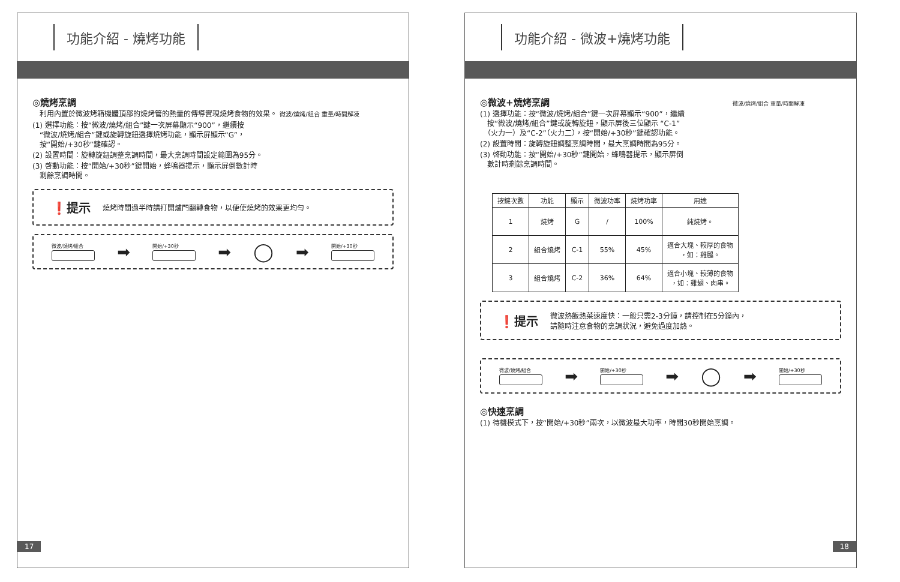功能介紹 - 燒烤功能
◎燒烤烹調
　利用內置於微波烤箱機體頂部的燒烤管的熱量的傳導實現燒烤食物的效果。 微波/燒烤/組合 重量/時間解凍
(1) 選擇功能：按“微波/燒烤/組合”鍵一次屏幕顯示“900”，繼續按
　“微波/燒烤/組合”鍵或旋轉旋鈕選擇燒烤功能，顯示屏顯示“G”，
　按“開始/+30秒”鍵確認。
(2) 設置時間：旋轉旋鈕調整烹調時間，最大烹調時間設定範圍為95分。
(3) 啓動功能：按“開始/+30秒”鍵開始，蜂鳴器提示，顯示屏倒數計時
　剩餘烹調時間。
❗提示 燒烤時間過半時請打開爐門翻轉食物，以便使燒烤的效果更均勻。
微波/燒烤/組合
➡
開始/+30秒
➡ ◯ ➡
開始/+30秒
17
功能介紹 - 微波+燒烤功能
◎微波+燒烤烹調 微波/燒烤/組合 重量/時間解凍
(1) 選擇功能：按“微波/燒烤/組合”鍵一次屏幕顯示“900”，繼續
　按“微波/燒烤/組合”鍵或旋轉旋鈕，顯示屏後三位顯示 “C-1”
　（火力一）及“C-2”（火力二），按“開始/+30秒”鍵確認功能。
(2) 設置時間：旋轉旋鈕調整烹調時間，最大烹調時間為95分。
(3) 啓動功能：按“開始/+30秒”鍵開始，蜂鳴器提示，顯示屏倒
　數計時剩餘烹調時間。
| 按鍵次數 | 功能 | 顯示 | 微波功率 | 燒烤功率 | 用途 |
| --- | --- | --- | --- | --- | --- |
| 1 | 燒烤 | G | / | 100% | 純燒烤。 |
| 2 | 組合燒烤 | C-1 | 55% | 45% | 適合大塊、較厚的食物 ，如：雞腿。 |
| 3 | 組合燒烤 | C-2 | 36% | 64% | 適合小塊、較薄的食物 ，如：雞翅、肉串。 |
❗提示 微波熱飯熱菜速度快：一般只需2-3分鐘，請控制在5分鐘內，
請隨時注意食物的烹調狀況，避免過度加熱。
微波/燒烤/組合
➡
開始/+30秒
➡ ◯ ➡
開始/+30秒
◎快速烹調
(1) 待機模式下，按“開始/+30秒”兩次，以微波最大功率，時間30秒開始烹調。
18